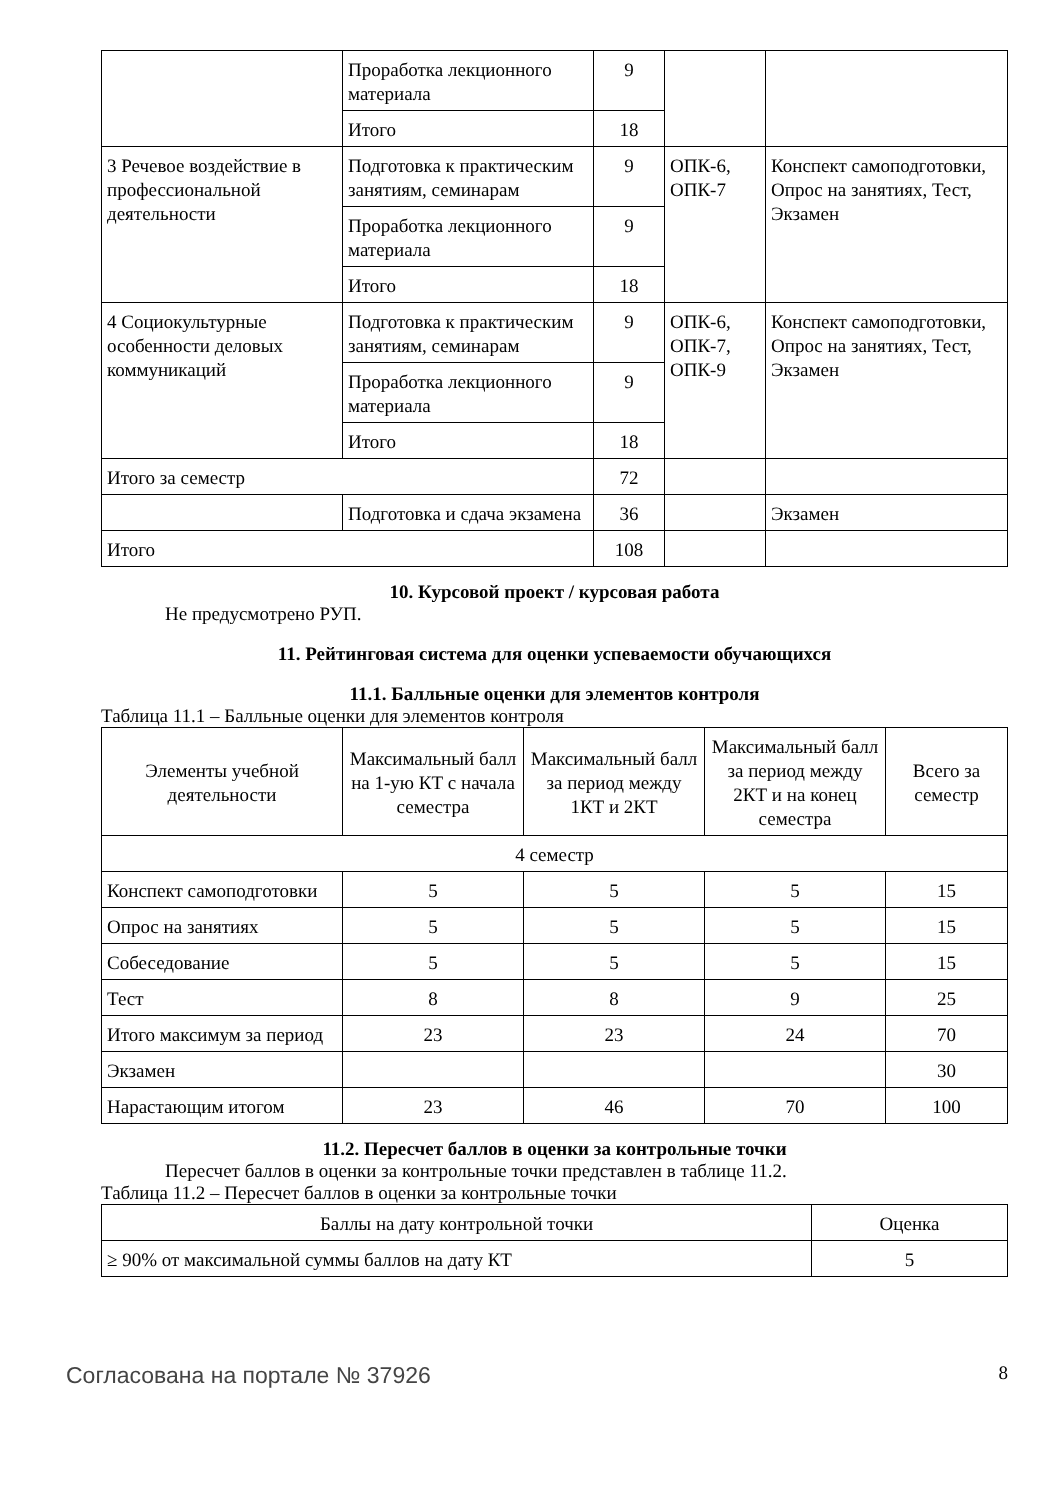| | Проработка лекционного материала | 9 | | |
| | Итого | 18 | | |
| 3 Речевое воздействие в профессиональной деятельности | Подготовка к практическим занятиям, семинарам | 9 | ОПК-6, ОПК-7 | Конспект самоподготовки, Опрос на занятиях, Тест, Экзамен |
| | Проработка лекционного материала | 9 | | |
| | Итого | 18 | | |
| 4 Социокультурные особенности деловых коммуникаций | Подготовка к практическим занятиям, семинарам | 9 | ОПК-6, ОПК-7, ОПК-9 | Конспект самоподготовки, Опрос на занятиях, Тест, Экзамен |
| | Проработка лекционного материала | 9 | | |
| | Итого | 18 | | |
| Итого за семестр | | 72 | | |
| | Подготовка и сдача экзамена | 36 | | Экзамен |
| Итого | | 108 | | |
10. Курсовой проект / курсовая работа
Не предусмотрено РУП.
11. Рейтинговая система для оценки успеваемости обучающихся
11.1. Балльные оценки для элементов контроля
Таблица 11.1 – Балльные оценки для элементов контроля
| Элементы учебной деятельности | Максимальный балл на 1-ую КТ с начала семестра | Максимальный балл за период между 1КТ и 2КТ | Максимальный балл за период между 2КТ и на конец семестра | Всего за семестр |
| --- | --- | --- | --- | --- |
| 4 семестр | | | | |
| Конспект самоподготовки | 5 | 5 | 5 | 15 |
| Опрос на занятиях | 5 | 5 | 5 | 15 |
| Собеседование | 5 | 5 | 5 | 15 |
| Тест | 8 | 8 | 9 | 25 |
| Итого максимум за период | 23 | 23 | 24 | 70 |
| Экзамен | | | | 30 |
| Нарастающим итогом | 23 | 46 | 70 | 100 |
11.2. Пересчет баллов в оценки за контрольные точки
Пересчет баллов в оценки за контрольные точки представлен в таблице 11.2.
Таблица 11.2 – Пересчет баллов в оценки за контрольные точки
| Баллы на дату контрольной точки | Оценка |
| --- | --- |
| ≥ 90% от максимальной суммы баллов на дату КТ | 5 |
Согласована на портале № 37926 8